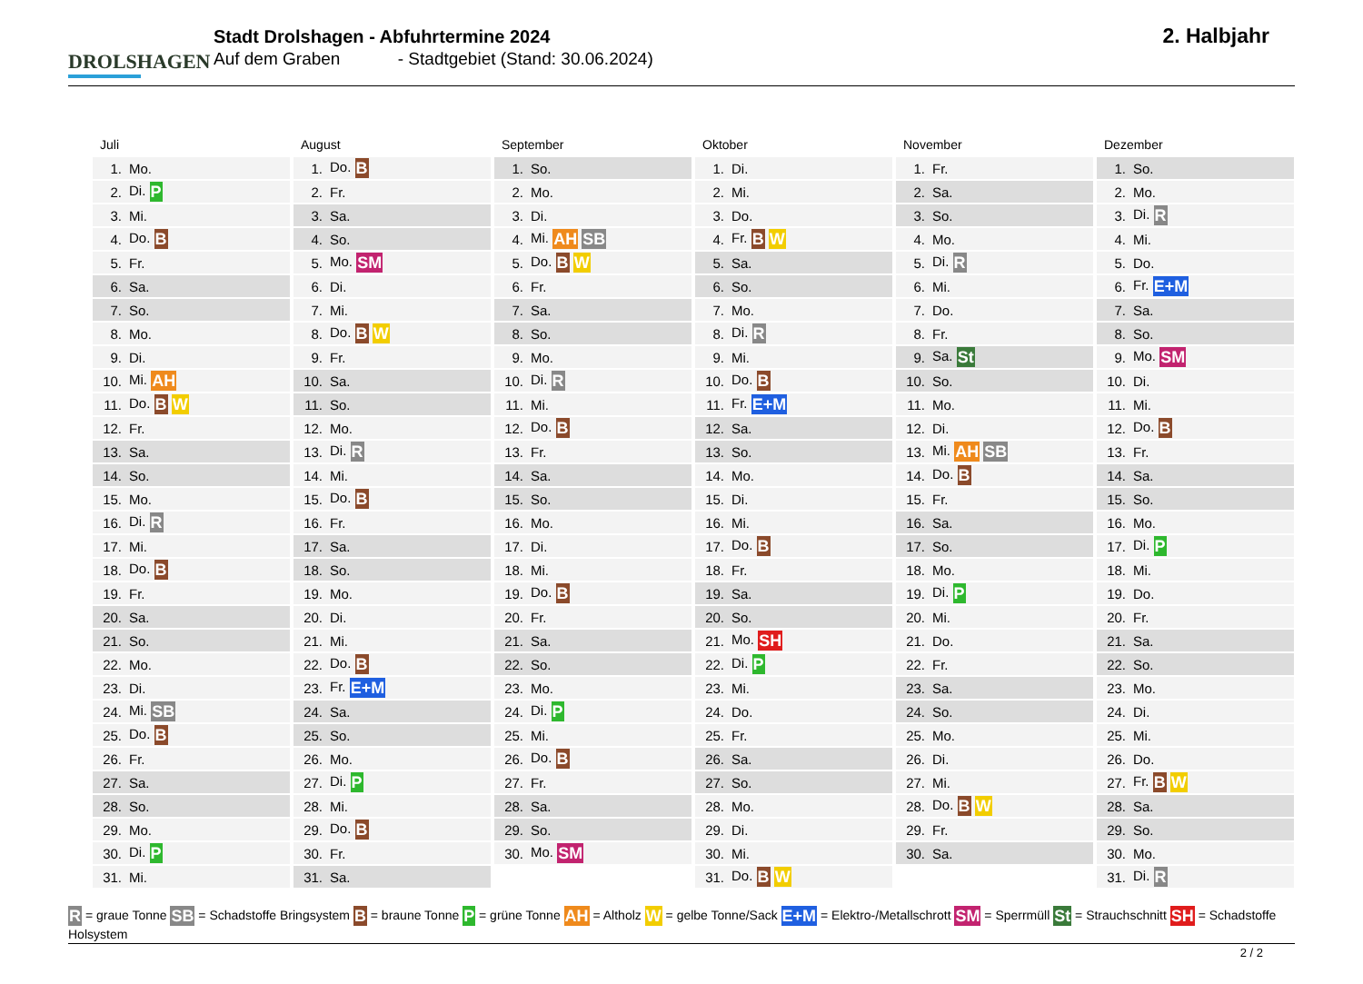DROLSHAGEN
Stadt Drolshagen - Abfuhrtermine 2024
Auf dem Graben - Stadtgebiet (Stand: 30.06.2024)
2. Halbjahr
Juli
| 1. | Mo. |
| 2. | Di. P |
| 3. | Mi. |
| 4. | Do. B |
| 5. | Fr. |
| 6. | Sa. |
| 7. | So. |
| 8. | Mo. |
| 9. | Di. |
| 10. | Mi. AH |
| 11. | Do. B W |
| 12. | Fr. |
| 13. | Sa. |
| 14. | So. |
| 15. | Mo. |
| 16. | Di. R |
| 17. | Mi. |
| 18. | Do. B |
| 19. | Fr. |
| 20. | Sa. |
| 21. | So. |
| 22. | Mo. |
| 23. | Di. |
| 24. | Mi. SB |
| 25. | Do. B |
| 26. | Fr. |
| 27. | Sa. |
| 28. | So. |
| 29. | Mo. |
| 30. | Di. P |
| 31. | Mi. |
August
| 1. | Do. B |
| 2. | Fr. |
| 3. | Sa. |
| 4. | So. |
| 5. | Mo. SM |
| 6. | Di. |
| 7. | Mi. |
| 8. | Do. B W |
| 9. | Fr. |
| 10. | Sa. |
| 11. | So. |
| 12. | Mo. |
| 13. | Di. R |
| 14. | Mi. |
| 15. | Do. B |
| 16. | Fr. |
| 17. | Sa. |
| 18. | So. |
| 19. | Mo. |
| 20. | Di. |
| 21. | Mi. |
| 22. | Do. B |
| 23. | Fr. E+M |
| 24. | Sa. |
| 25. | So. |
| 26. | Mo. |
| 27. | Di. P |
| 28. | Mi. |
| 29. | Do. B |
| 30. | Fr. |
| 31. | Sa. |
September
| 1. | So. |
| 2. | Mo. |
| 3. | Di. |
| 4. | Mi. AH SB |
| 5. | Do. B W |
| 6. | Fr. |
| 7. | Sa. |
| 8. | So. |
| 9. | Mo. |
| 10. | Di. R |
| 11. | Mi. |
| 12. | Do. B |
| 13. | Fr. |
| 14. | Sa. |
| 15. | So. |
| 16. | Mo. |
| 17. | Di. |
| 18. | Mi. |
| 19. | Do. B |
| 20. | Fr. |
| 21. | Sa. |
| 22. | So. |
| 23. | Mo. |
| 24. | Di. P |
| 25. | Mi. |
| 26. | Do. B |
| 27. | Fr. |
| 28. | Sa. |
| 29. | So. |
| 30. | Mo. SM |
Oktober
| 1. | Di. |
| 2. | Mi. |
| 3. | Do. |
| 4. | Fr. B W |
| 5. | Sa. |
| 6. | So. |
| 7. | Mo. |
| 8. | Di. R |
| 9. | Mi. |
| 10. | Do. B |
| 11. | Fr. E+M |
| 12. | Sa. |
| 13. | So. |
| 14. | Mo. |
| 15. | Di. |
| 16. | Mi. |
| 17. | Do. B |
| 18. | Fr. |
| 19. | Sa. |
| 20. | So. |
| 21. | Mo. SH |
| 22. | Di. P |
| 23. | Mi. |
| 24. | Do. |
| 25. | Fr. |
| 26. | Sa. |
| 27. | So. |
| 28. | Mo. |
| 29. | Di. |
| 30. | Mi. |
| 31. | Do. B W |
November
| 1. | Fr. |
| 2. | Sa. |
| 3. | So. |
| 4. | Mo. |
| 5. | Di. R |
| 6. | Mi. |
| 7. | Do. |
| 8. | Fr. |
| 9. | Sa. St |
| 10. | So. |
| 11. | Mo. |
| 12. | Di. |
| 13. | Mi. AH SB |
| 14. | Do. B |
| 15. | Fr. |
| 16. | Sa. |
| 17. | So. |
| 18. | Mo. |
| 19. | Di. P |
| 20. | Mi. |
| 21. | Do. |
| 22. | Fr. |
| 23. | Sa. |
| 24. | So. |
| 25. | Mo. |
| 26. | Di. |
| 27. | Mi. |
| 28. | Do. B W |
| 29. | Fr. |
| 30. | Sa. |
Dezember
| 1. | So. |
| 2. | Mo. |
| 3. | Di. R |
| 4. | Mi. |
| 5. | Do. |
| 6. | Fr. E+M |
| 7. | Sa. |
| 8. | So. |
| 9. | Mo. SM |
| 10. | Di. |
| 11. | Mi. |
| 12. | Do. B |
| 13. | Fr. |
| 14. | Sa. |
| 15. | So. |
| 16. | Mo. |
| 17. | Di. P |
| 18. | Mi. |
| 19. | Do. |
| 20. | Fr. |
| 21. | Sa. |
| 22. | So. |
| 23. | Mo. |
| 24. | Di. |
| 25. | Mi. |
| 26. | Do. |
| 27. | Fr. B W |
| 28. | Sa. |
| 29. | So. |
| 30. | Mo. |
| 31. | Di. R |
R = graue Tonne SB = Schadstoffe Bringsystem B = braune Tonne P = grüne Tonne AH = Altholz W = gelbe Tonne/Sack E+M = Elektro-/Metallschrott SM = Sperrmüll St = Strauchschnitt SH = Schadstoffe Holsystem
2 / 2